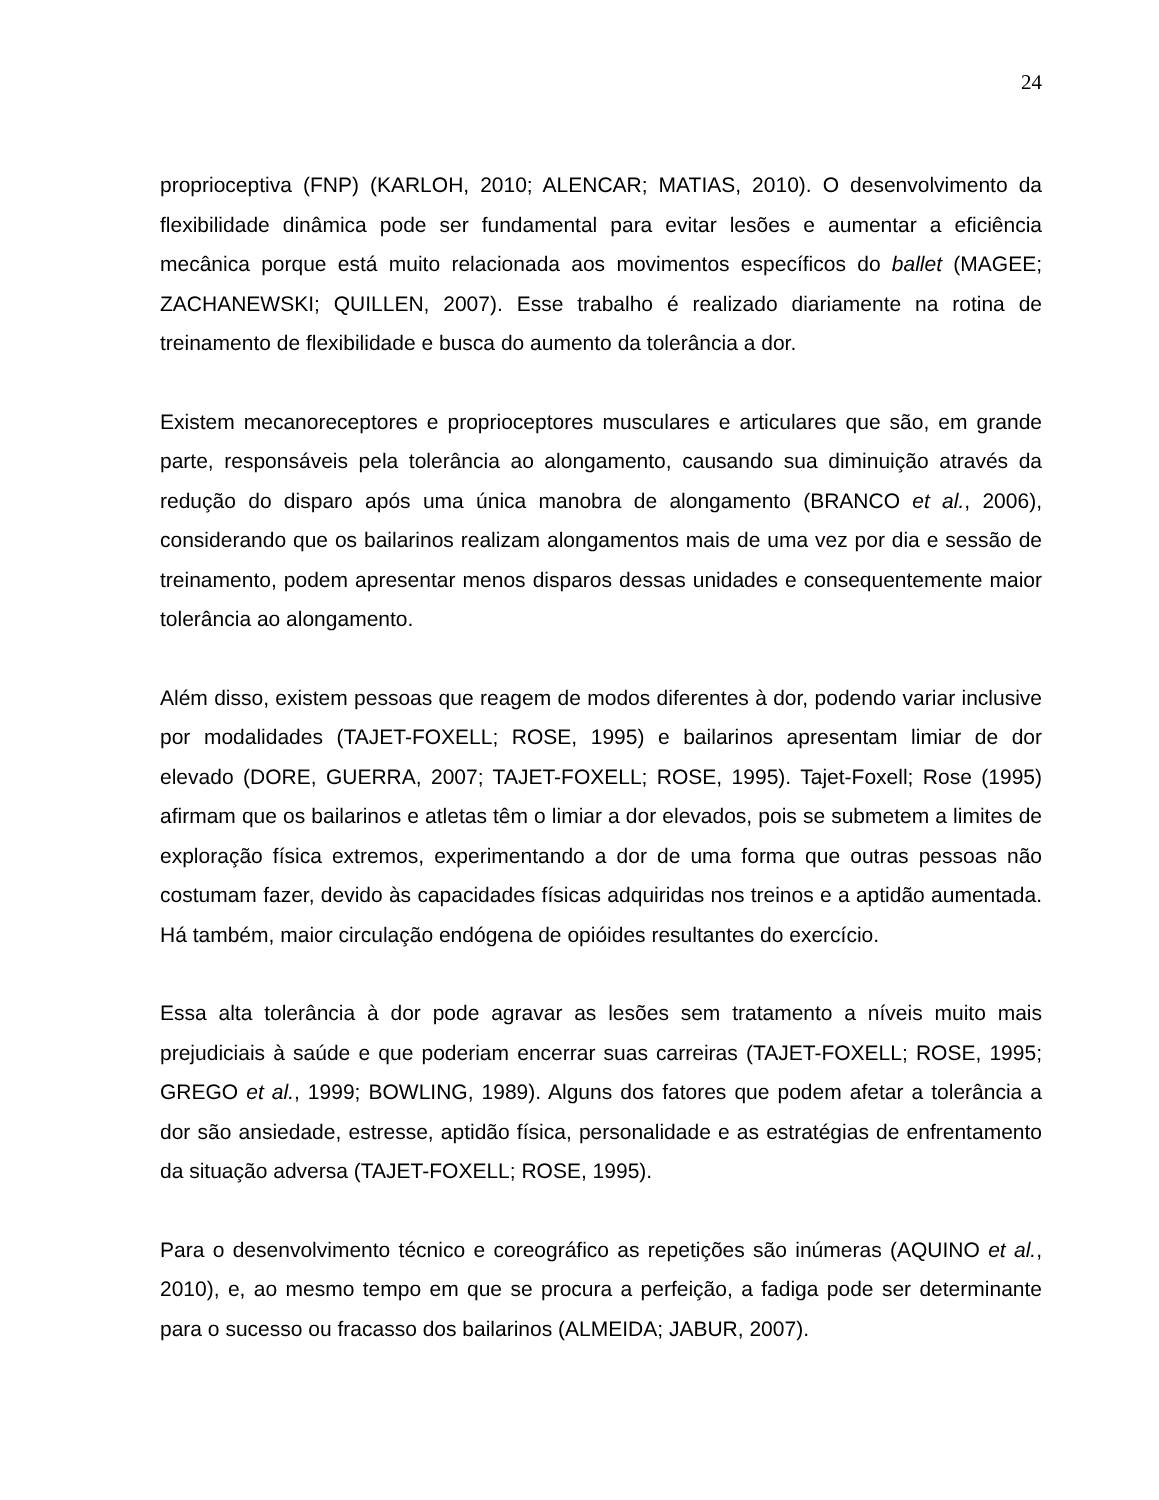24
proprioceptiva (FNP) (KARLOH, 2010; ALENCAR; MATIAS, 2010). O desenvolvimento da flexibilidade dinâmica pode ser fundamental para evitar lesões e aumentar a eficiência mecânica porque está muito relacionada aos movimentos específicos do ballet (MAGEE; ZACHANEWSKI; QUILLEN, 2007). Esse trabalho é realizado diariamente na rotina de treinamento de flexibilidade e busca do aumento da tolerância a dor.
Existem mecanoreceptores e proprioceptores musculares e articulares que são, em grande parte, responsáveis pela tolerância ao alongamento, causando sua diminuição através da redução do disparo após uma única manobra de alongamento (BRANCO et al., 2006), considerando que os bailarinos realizam alongamentos mais de uma vez por dia e sessão de treinamento, podem apresentar menos disparos dessas unidades e consequentemente maior tolerância ao alongamento.
Além disso, existem pessoas que reagem de modos diferentes à dor, podendo variar inclusive por modalidades (TAJET-FOXELL; ROSE, 1995) e bailarinos apresentam limiar de dor elevado (DORE, GUERRA, 2007; TAJET-FOXELL; ROSE, 1995). Tajet-Foxell; Rose (1995) afirmam que os bailarinos e atletas têm o limiar a dor elevados, pois se submetem a limites de exploração física extremos, experimentando a dor de uma forma que outras pessoas não costumam fazer, devido às capacidades físicas adquiridas nos treinos e a aptidão aumentada. Há também, maior circulação endógena de opióides resultantes do exercício.
Essa alta tolerância à dor pode agravar as lesões sem tratamento a níveis muito mais prejudiciais à saúde e que poderiam encerrar suas carreiras (TAJET-FOXELL; ROSE, 1995; GREGO et al., 1999; BOWLING, 1989). Alguns dos fatores que podem afetar a tolerância a dor são ansiedade, estresse, aptidão física, personalidade e as estratégias de enfrentamento da situação adversa (TAJET-FOXELL; ROSE, 1995).
Para o desenvolvimento técnico e coreográfico as repetições são inúmeras (AQUINO et al., 2010), e, ao mesmo tempo em que se procura a perfeição, a fadiga pode ser determinante para o sucesso ou fracasso dos bailarinos (ALMEIDA; JABUR, 2007).